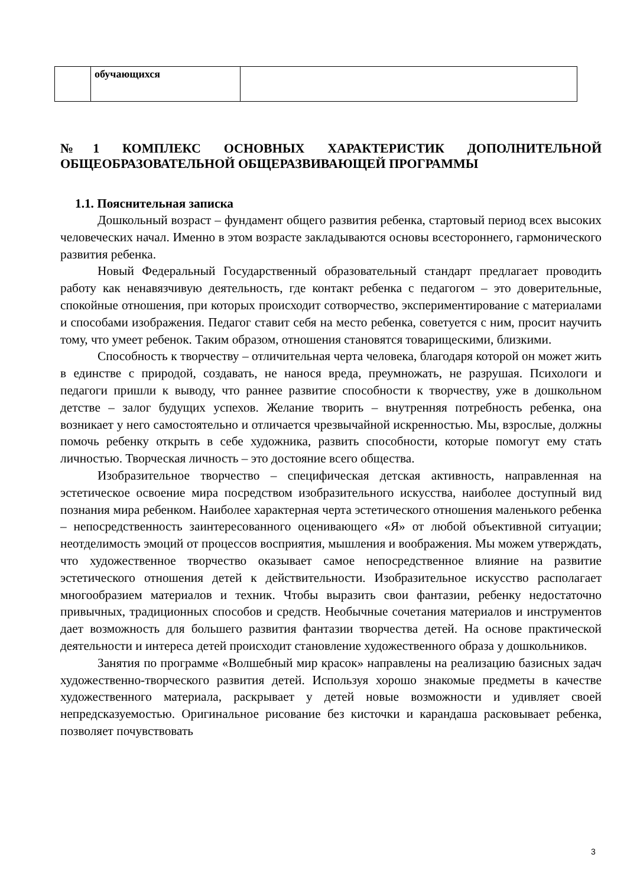| | обучающихся | |
№1 КОМПЛЕКС ОСНОВНЫХ ХАРАКТЕРИСТИК ДОПОЛНИТЕЛЬНОЙ ОБЩЕОБРАЗОВАТЕЛЬНОЙ ОБЩЕРАЗВИВАЮЩЕЙ ПРОГРАММЫ
1.1. Пояснительная записка
Дошкольный возраст – фундамент общего развития ребенка, стартовый период всех высоких человеческих начал. Именно в этом возрасте закладываются основы всестороннего, гармонического развития ребенка.
Новый Федеральный Государственный образовательный стандарт предлагает проводить работу как ненавязчивую деятельность, где контакт ребенка с педагогом – это доверительные, спокойные отношения, при которых происходит сотворчество, экспериментирование с материалами и способами изображения. Педагог ставит себя на место ребенка, советуется с ним, просит научить тому, что умеет ребенок. Таким образом, отношения становятся товарищескими, близкими.
Способность к творчеству – отличительная черта человека, благодаря которой он может жить в единстве с природой, создавать, не нанося вреда, преумножать, не разрушая. Психологи и педагоги пришли к выводу, что раннее развитие способности к творчеству, уже в дошкольном детстве – залог будущих успехов. Желание творить – внутренняя потребность ребенка, она возникает у него самостоятельно и отличается чрезвычайной искренностью. Мы, взрослые, должны помочь ребенку открыть в себе художника, развить способности, которые помогут ему стать личностью. Творческая личность – это достояние всего общества.
Изобразительное творчество – специфическая детская активность, направленная на эстетическое освоение мира посредством изобразительного искусства, наиболее доступный вид познания мира ребенком. Наиболее характерная черта эстетического отношения маленького ребенка – непосредственность заинтересованного оценивающего «Я» от любой объективной ситуации; неотделимость эмоций от процессов восприятия, мышления и воображения. Мы можем утверждать, что художественное творчество оказывает самое непосредственное влияние на развитие эстетического отношения детей к действительности. Изобразительное искусство располагает многообразием материалов и техник. Чтобы выразить свои фантазии, ребенку недостаточно привычных, традиционных способов и средств. Необычные сочетания материалов и инструментов дает возможность для большего развития фантазии творчества детей. На основе практической деятельности и интереса детей происходит становление художественного образа у дошкольников.
Занятия по программе «Волшебный мир красок» направлены на реализацию базисных задач художественно-творческого развития детей. Используя хорошо знакомые предметы в качестве художественного материала, раскрывает у детей новые возможности и удивляет своей непредсказуемостью. Оригинальное рисование без кисточки и карандаша расковывает ребенка, позволяет почувствовать
3